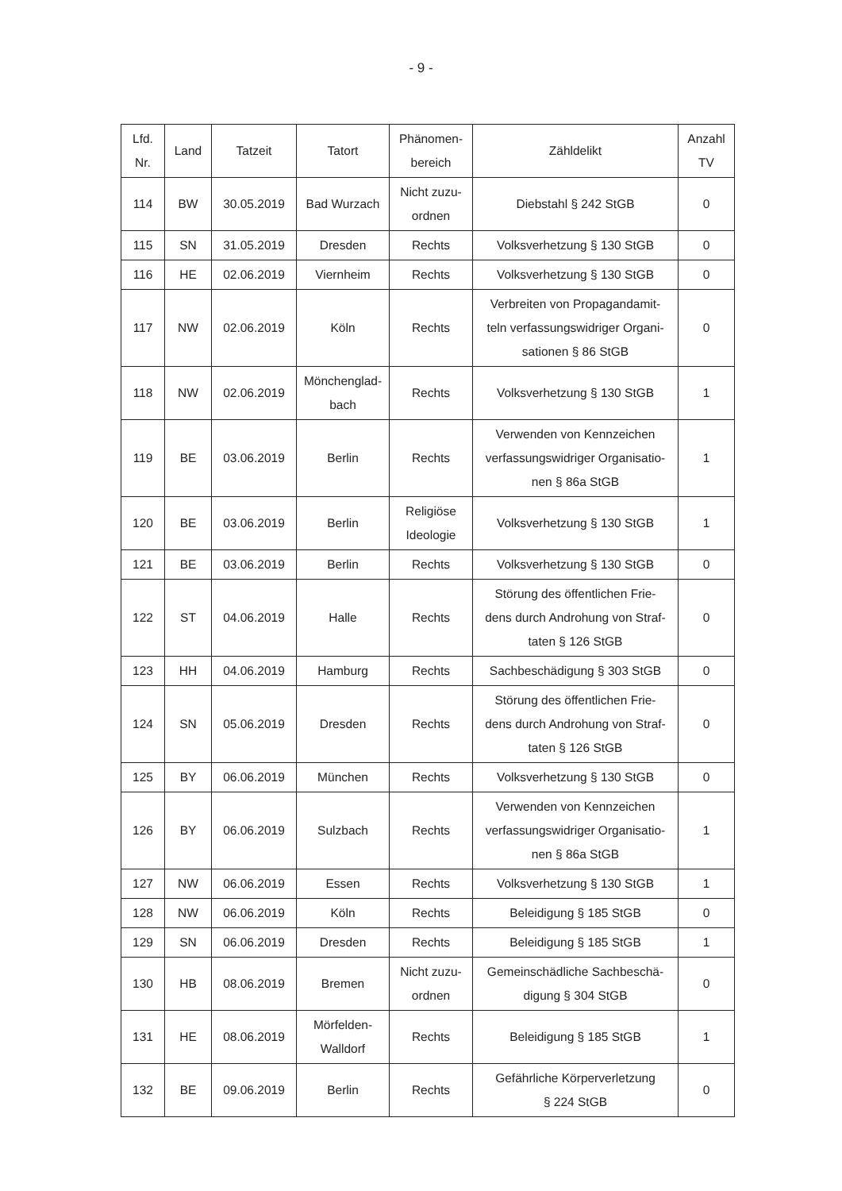- 9 -
| Lfd. Nr. | Land | Tatzeit | Tatort | Phänomen- bereich | Zähldelikt | Anzahl TV |
| --- | --- | --- | --- | --- | --- | --- |
| 114 | BW | 30.05.2019 | Bad Wurzach | Nicht zuzu- ordnen | Diebstahl § 242 StGB | 0 |
| 115 | SN | 31.05.2019 | Dresden | Rechts | Volksverhetzung § 130 StGB | 0 |
| 116 | HE | 02.06.2019 | Viernheim | Rechts | Volksverhetzung § 130 StGB | 0 |
| 117 | NW | 02.06.2019 | Köln | Rechts | Verbreiten von Propagandamit- teln verfassungswidriger Organi- sationen § 86 StGB | 0 |
| 118 | NW | 02.06.2019 | Mönchenglad- bach | Rechts | Volksverhetzung § 130 StGB | 1 |
| 119 | BE | 03.06.2019 | Berlin | Rechts | Verwenden von Kennzeichen verfassungswidriger Organisatio- nen § 86a StGB | 1 |
| 120 | BE | 03.06.2019 | Berlin | Religiöse Ideologie | Volksverhetzung § 130 StGB | 1 |
| 121 | BE | 03.06.2019 | Berlin | Rechts | Volksverhetzung § 130 StGB | 0 |
| 122 | ST | 04.06.2019 | Halle | Rechts | Störung des öffentlichen Frie- dens durch Androhung von Straf- taten § 126 StGB | 0 |
| 123 | HH | 04.06.2019 | Hamburg | Rechts | Sachbeschädigung § 303 StGB | 0 |
| 124 | SN | 05.06.2019 | Dresden | Rechts | Störung des öffentlichen Frie- dens durch Androhung von Straf- taten § 126 StGB | 0 |
| 125 | BY | 06.06.2019 | München | Rechts | Volksverhetzung § 130 StGB | 0 |
| 126 | BY | 06.06.2019 | Sulzbach | Rechts | Verwenden von Kennzeichen verfassungswidriger Organisatio- nen § 86a StGB | 1 |
| 127 | NW | 06.06.2019 | Essen | Rechts | Volksverhetzung § 130 StGB | 1 |
| 128 | NW | 06.06.2019 | Köln | Rechts | Beleidigung § 185 StGB | 0 |
| 129 | SN | 06.06.2019 | Dresden | Rechts | Beleidigung § 185 StGB | 1 |
| 130 | HB | 08.06.2019 | Bremen | Nicht zuzu- ordnen | Gemeinschädliche Sachbeschä- digung § 304 StGB | 0 |
| 131 | HE | 08.06.2019 | Mörfelden- Walldorf | Rechts | Beleidigung § 185 StGB | 1 |
| 132 | BE | 09.06.2019 | Berlin | Rechts | Gefährliche Körperverletzung § 224 StGB | 0 |